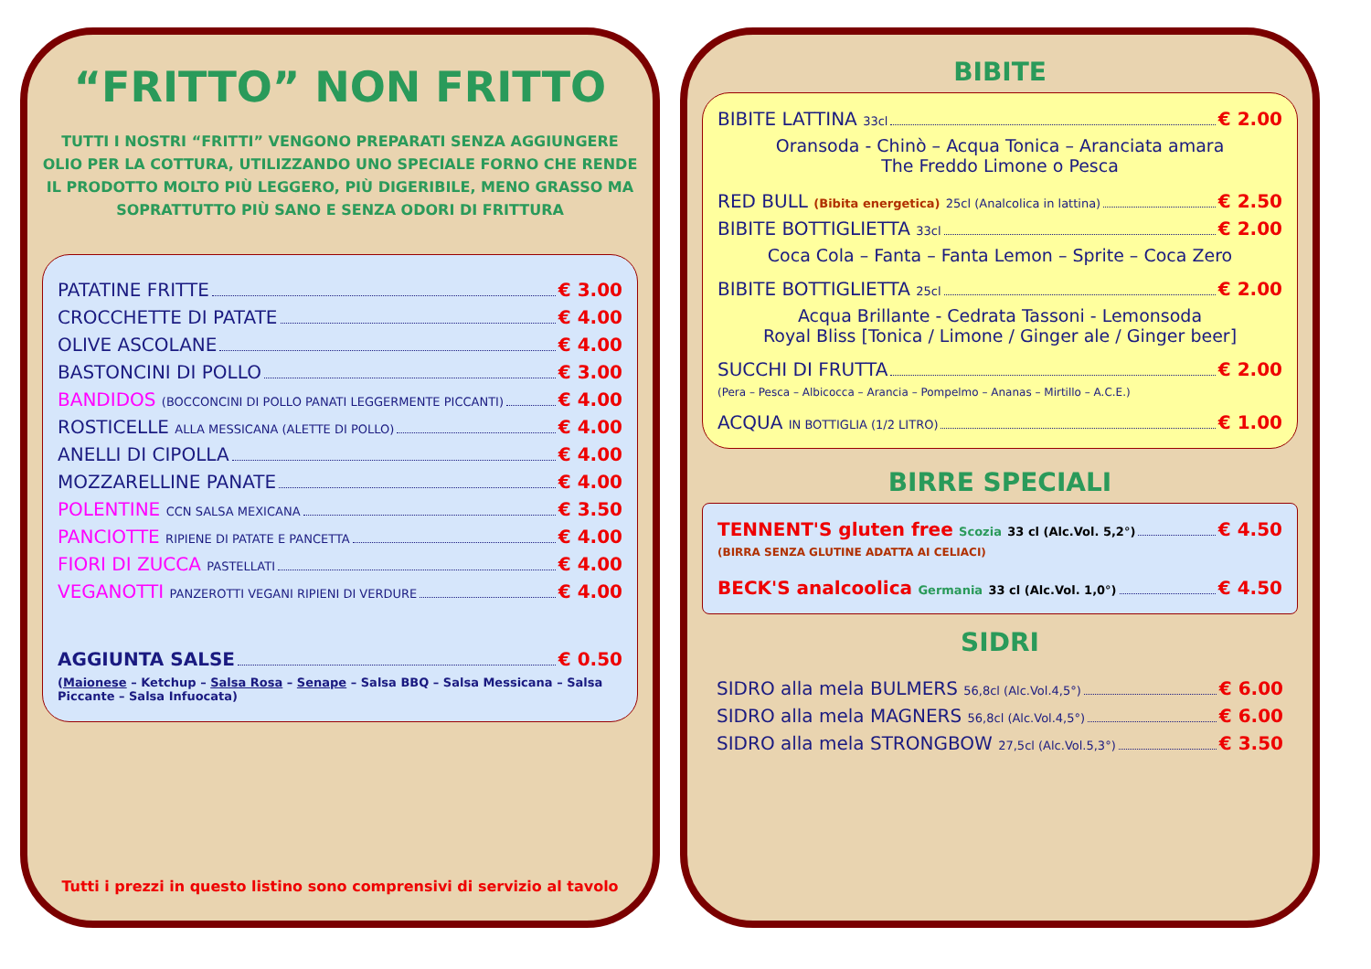“FRITTO” NON FRITTO
TUTTI I NOSTRI “FRITTI” VENGONO PREPARATI SENZA AGGIUNGERE OLIO PER LA COTTURA, UTILIZZANDO UNO SPECIALE FORNO CHE RENDE IL PRODOTTO MOLTO PIÙ LEGGERO, PIÙ DIGERIBILE, MENO GRASSO MA SOPRATTUTTO PIÙ SANO E SENZA ODORI DI FRITTURA
PATATINE FRITTE € 3.00
CROCCHETTE DI PATATE € 4.00
OLIVE ASCOLANE € 4.00
BASTONCINI DI POLLO € 3.00
BANDIDOS (BOCCONCINI DI POLLO PANATI LEGGERMENTE PICCANTI) € 4.00
ROSTICELLE ALLA MESSICANA (ALETTE DI POLLO) € 4.00
ANELLI DI CIPOLLA € 4.00
MOZZARELLINE PANATE € 4.00
POLENTINE CCN SALSA MEXICANA € 3.50
PANCIOTTE RIPIENE DI PATATE E PANCETTA € 4.00
FIORI DI ZUCCA PASTELLATI € 4.00
VEGANOTTI PANZEROTTI VEGANI RIPIENI DI VERDURE € 4.00
AGGIUNTA SALSE € 0.50
(Maionese – Ketchup – Salsa Rosa – Senape – Salsa BBQ – Salsa Messicana – Salsa Piccante – Salsa Infuocata)
Tutti i prezzi in questo listino sono comprensivi di servizio al tavolo
BIBITE
BIBITE LATTINA 33cl € 2.00
Oransoda - Chinò – Acqua Tonica – Aranciata amara
The Freddo Limone o Pesca
RED BULL (Bibita energetica) 25cl (Analcolica in lattina) € 2.50
BIBITE BOTTIGLIETTA 33cl € 2.00
Coca Cola – Fanta – Fanta Lemon – Sprite – Coca Zero
BIBITE BOTTIGLIETTA 25cl € 2.00
Acqua Brillante - Cedrata Tassoni - Lemonsoda
Royal Bliss [Tonica / Limone / Ginger ale / Ginger beer]
SUCCHI DI FRUTTA € 2.00
(Pera – Pesca – Albicocca – Arancia – Pompelmo – Ananas – Mirtillo – A.C.E.)
ACQUA IN BOTTIGLIA (1/2 LITRO) € 1.00
BIRRE SPECIALI
TENNENT'S gluten free Scozia 33 cl (Alc.Vol. 5,2°) € 4.50
(BIRRA SENZA GLUTINE ADATTA AI CELIACI)
BECK'S analcoolica Germania 33 cl (Alc.Vol. 1,0°) € 4.50
SIDRI
SIDRO alla mela BULMERS 56,8cl (Alc.Vol.4,5°) € 6.00
SIDRO alla mela MAGNERS 56,8cl (Alc.Vol.4,5°) € 6.00
SIDRO alla mela STRONGBOW 27,5cl (Alc.Vol.5,3°) € 3.50